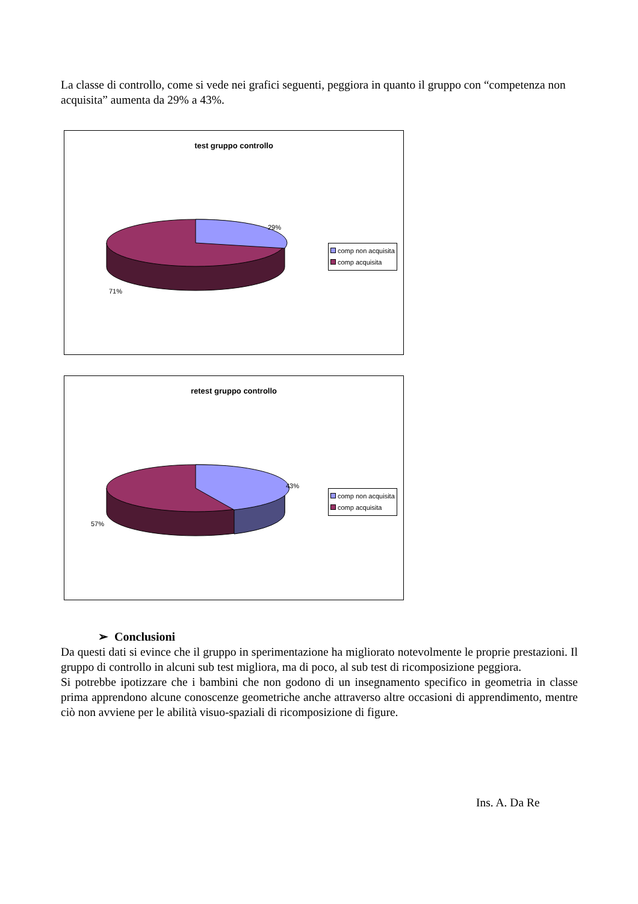La classe di controllo, come si vede nei grafici seguenti, peggiora in quanto il gruppo con “competenza non acquisita” aumenta da 29% a 43%.
test gruppo controllo
29%
71%
comp non acquisita
comp acquisita
retest gruppo controllo
43%
57%
comp non acquisita
comp acquisita
➢ Conclusioni
Da questi dati si evince che il gruppo in sperimentazione ha migliorato notevolmente le proprie prestazioni. Il gruppo di controllo in alcuni sub test migliora, ma di poco, al sub test di ricomposizione peggiora.
Si potrebbe ipotizzare che i bambini che non godono di un insegnamento specifico in geometria in classe prima apprendono alcune conoscenze geometriche anche attraverso altre occasioni di apprendimento, mentre ciò non avviene per le abilità visuo-spaziali di ricomposizione di figure.
Ins. A. Da Re